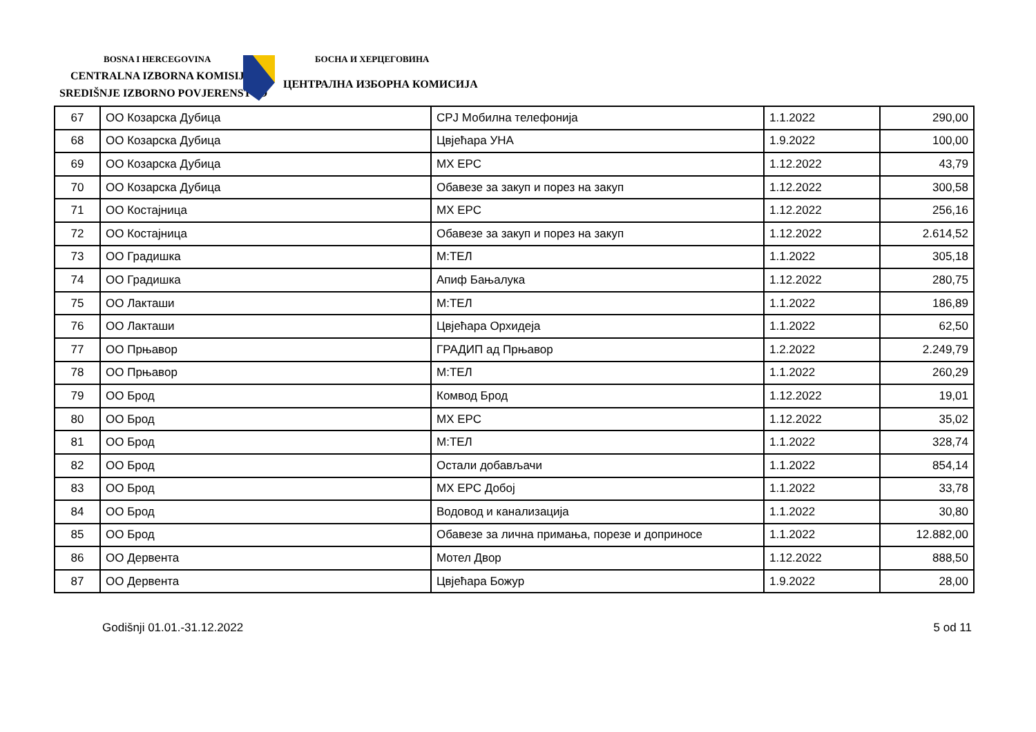BOSNA I HERCEGOVINA
CENTRALNA IZBORNA KOMISIJA
SREDIŠNJE IZBORNO POVJERENSTVO
БОСНА И ХЕРЦЕГОВИНА
ЦЕНТРАЛНА ИЗБОРНА КОМИСИЈА
| 67 | ОО Козарска Дубица | СРЈ Мобилна телефонија | 1.1.2022 | 290,00 |
| 68 | ОО Козарска Дубица | Цвјећара УНА | 1.9.2022 | 100,00 |
| 69 | ОО Козарска Дубица | МХ ЕРС | 1.12.2022 | 43,79 |
| 70 | ОО Козарска Дубица | Обавезе за закуп и порез на закуп | 1.12.2022 | 300,58 |
| 71 | ОО Костајница | МХ ЕРС | 1.12.2022 | 256,16 |
| 72 | ОО Костајница | Обавезе за закуп и порез на закуп | 1.12.2022 | 2.614,52 |
| 73 | ОО Градишка | М:ТЕЛ | 1.1.2022 | 305,18 |
| 74 | ОО Градишка | Апиф Бањалука | 1.12.2022 | 280,75 |
| 75 | ОО Лакташи | М:ТЕЛ | 1.1.2022 | 186,89 |
| 76 | ОО Лакташи | Цвјећара Орхидеја | 1.1.2022 | 62,50 |
| 77 | ОО Прњавор | ГРАДИП ад Прњавор | 1.2.2022 | 2.249,79 |
| 78 | ОО Прњавор | М:ТЕЛ | 1.1.2022 | 260,29 |
| 79 | ОО Брод | Комвод Брод | 1.12.2022 | 19,01 |
| 80 | ОО Брод | МХ ЕРС | 1.12.2022 | 35,02 |
| 81 | ОО Брод | М:ТЕЛ | 1.1.2022 | 328,74 |
| 82 | ОО Брод | Остали добављачи | 1.1.2022 | 854,14 |
| 83 | ОО Брод | МХ ЕРС Добој | 1.1.2022 | 33,78 |
| 84 | ОО Брод | Водовод и канализација | 1.1.2022 | 30,80 |
| 85 | ОО Брод | Обавезе за лична примања, порезе и доприносе | 1.1.2022 | 12.882,00 |
| 86 | ОО Дервента | Мотел Двор | 1.12.2022 | 888,50 |
| 87 | ОО Дервента | Цвјећара Божур | 1.9.2022 | 28,00 |
Godišnji 01.01.-31.12.2022 5 od 11